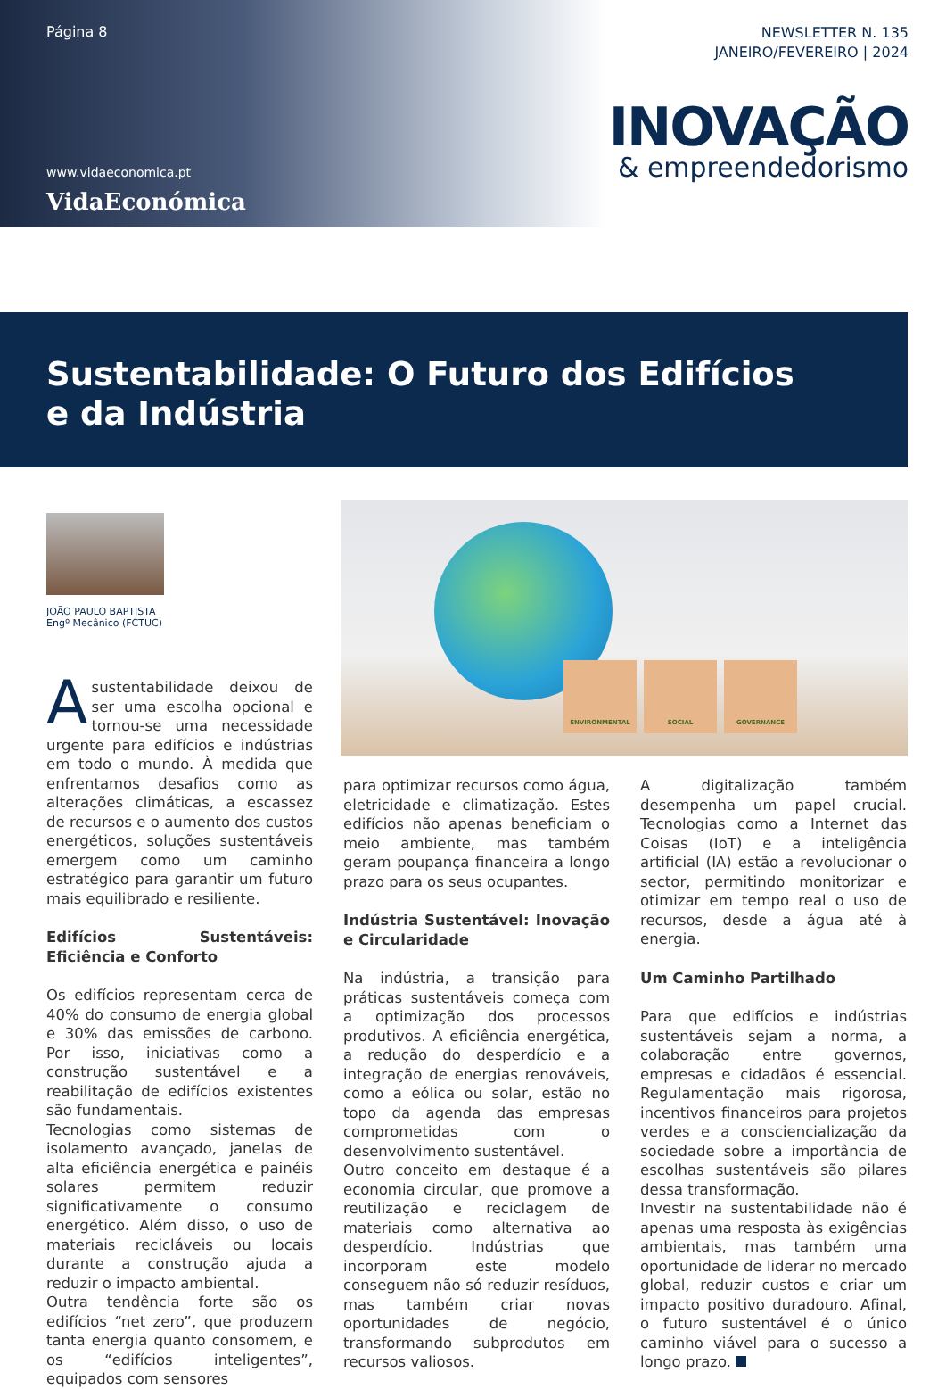Página 8
www.vidaeconomica.pt
VidaEconómica
NEWSLETTER N. 135
JANEIRO/FEVEREIRO | 2024
INOVAÇÃO
& empreendedorismo
Sustentabilidade: O Futuro dos Edifícios
e da Indústria
JOÃO PAULO BAPTISTA
Engº Mecânico (FCTUC)
ENVIRONMENTAL SOCIAL GOVERNANCE
Asustentabilidade deixou de ser uma escolha opcional e tornou-se uma necessidade urgente para edifícios e indústrias em todo o mundo. À medida que enfrentamos desafios como as alterações climáticas, a escassez de recursos e o aumento dos custos energéticos, soluções sustentáveis emergem como um caminho estratégico para garantir um futuro mais equilibrado e resiliente.
Edifícios Sustentáveis: Eficiência e Conforto
Os edifícios representam cerca de 40% do consumo de energia global e 30% das emissões de carbono. Por isso, iniciativas como a construção sustentável e a reabilitação de edifícios existentes são fundamentais.
Tecnologias como sistemas de isolamento avançado, janelas de alta eficiência energética e painéis solares permitem reduzir significativamente o consumo energético. Além disso, o uso de materiais recicláveis ou locais durante a construção ajuda a reduzir o impacto ambiental.
Outra tendência forte são os edifícios “net zero”, que produzem tanta energia quanto consomem, e os “edifícios inteligentes”, equipados com sensores
para optimizar recursos como água, eletricidade e climatização. Estes edifícios não apenas beneficiam o meio ambiente, mas também geram poupança financeira a longo prazo para os seus ocupantes.
Indústria Sustentável: Inovação e Circularidade
Na indústria, a transição para práticas sustentáveis começa com a optimização dos processos produtivos. A eficiência energética, a redução do desperdício e a integração de energias renováveis, como a eólica ou solar, estão no topo da agenda das empresas comprometidas com o desenvolvimento sustentável.
Outro conceito em destaque é a economia circular, que promove a reutilização e reciclagem de materiais como alternativa ao desperdício. Indústrias que incorporam este modelo conseguem não só reduzir resíduos, mas também criar novas oportunidades de negócio, transformando subprodutos em recursos valiosos.
A digitalização também desempenha um papel crucial. Tecnologias como a Internet das Coisas (IoT) e a inteligência artificial (IA) estão a revolucionar o sector, permitindo monitorizar e otimizar em tempo real o uso de recursos, desde a água até à energia.
Um Caminho Partilhado
Para que edifícios e indústrias sustentáveis sejam a norma, a colaboração entre governos, empresas e cidadãos é essencial. Regulamentação mais rigorosa, incentivos financeiros para projetos verdes e a consciencialização da sociedade sobre a importância de escolhas sustentáveis são pilares dessa transformação.
Investir na sustentabilidade não é apenas uma resposta às exigências ambientais, mas também uma oportunidade de liderar no mercado global, reduzir custos e criar um impacto positivo duradouro. Afinal, o futuro sustentável é o único caminho viável para o sucesso a longo prazo.